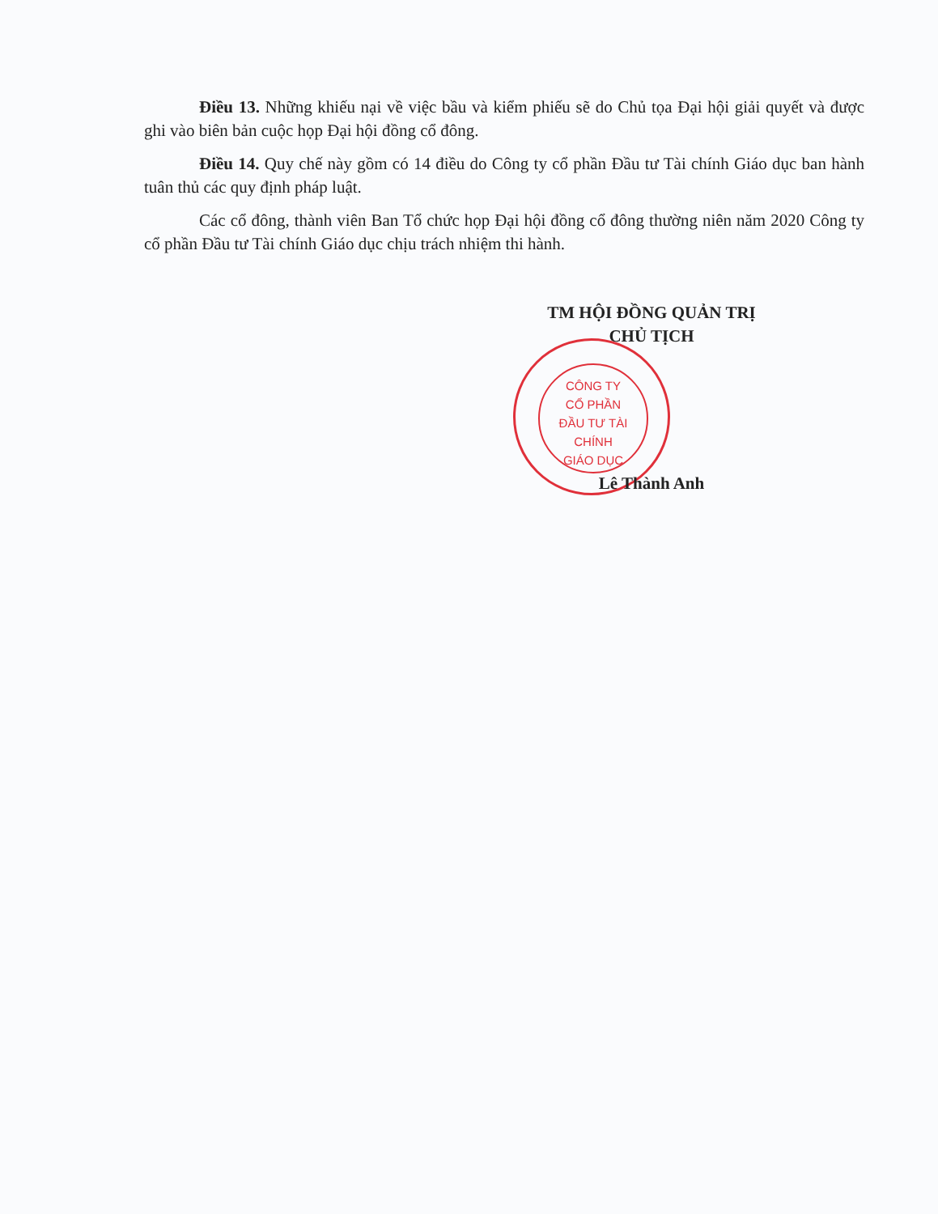Điều 13. Những khiếu nại về việc bầu và kiểm phiếu sẽ do Chủ tọa Đại hội giải quyết và được ghi vào biên bản cuộc họp Đại hội đồng cổ đông.
Điều 14. Quy chế này gồm có 14 điều do Công ty cổ phần Đầu tư Tài chính Giáo dục ban hành tuân thủ các quy định pháp luật.
Các cổ đông, thành viên Ban Tổ chức họp Đại hội đồng cổ đông thường niên năm 2020 Công ty cổ phần Đầu tư Tài chính Giáo dục chịu trách nhiệm thi hành.
TM HỘI ĐỒNG QUẢN TRỊ
CHỦ TỊCH
CÔNG TY
CỔ PHẦN
ĐẦU TƯ TÀI CHÍNH
GIÁO DỤC
Lê Thành Anh